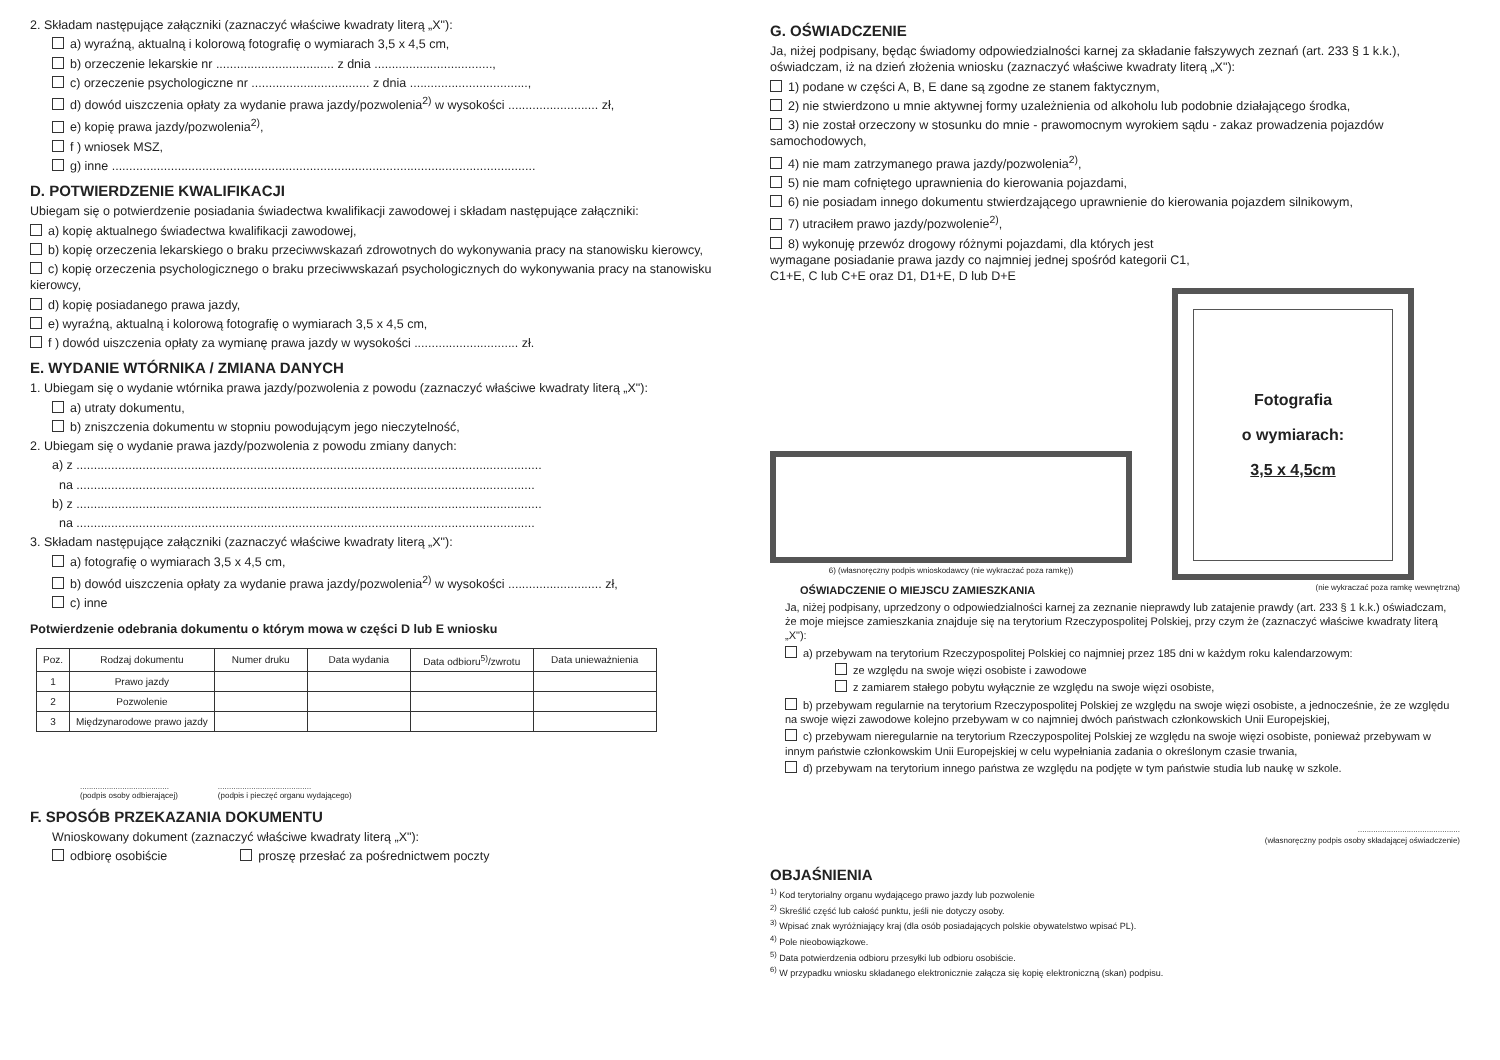2. Składam następujące załączniki (zaznaczyć właściwe kwadraty literą „X"):
a) wyraźną, aktualną i kolorową fotografię o wymiarach 3,5 x 4,5 cm,
b) orzeczenie lekarskie nr .................................. z dnia ..................................,
c) orzeczenie psychologiczne nr .................................. z dnia ..................................,
d) dowód uiszczenia opłaty za wydanie prawa jazdy/pozwolenia<sup>2)</sup> w wysokości .......................... zł,
e) kopię prawa jazdy/pozwolenia<sup>2)</sup>,
f ) wniosek MSZ,
g) inne ..........................................................................................................................
D. POTWIERDZENIE KWALIFIKACJI
Ubiegam się o potwierdzenie posiadania świadectwa kwalifikacji zawodowej i składam następujące załączniki:
a) kopię aktualnego świadectwa kwalifikacji zawodowej,
b) kopię orzeczenia lekarskiego o braku przeciwwskazań zdrowotnych do wykonywania pracy na stanowisku kierowcy,
c) kopię orzeczenia psychologicznego o braku przeciwwskazań psychologicznych do wykonywania pracy na stanowisku kierowcy,
d) kopię posiadanego prawa jazdy,
e) wyraźną, aktualną i kolorową fotografię o wymiarach 3,5 x 4,5 cm,
f ) dowód uiszczenia opłaty za wymianę prawa jazdy w wysokości .............................. zł.
E. WYDANIE WTÓRNIKA / ZMIANA DANYCH
1. Ubiegam się o wydanie wtórnika prawa jazdy/pozwolenia z powodu (zaznaczyć właściwe kwadraty literą „X"):
a) utraty dokumentu,
b) zniszczenia dokumentu w stopniu powodującym jego nieczytelność,
2. Ubiegam się o wydanie prawa jazdy/pozwolenia z powodu zmiany danych:
a) z ......................................................................................................................................
na ....................................................................................................................................
b) z ......................................................................................................................................
na ....................................................................................................................................
3. Składam następujące załączniki (zaznaczyć właściwe kwadraty literą „X"):
a) fotografię o wymiarach 3,5 x 4,5 cm,
b) dowód uiszczenia opłaty za wydanie prawa jazdy/pozwolenia<sup>2)</sup> w wysokości ........................... zł,
c) inne
Potwierdzenie odebrania dokumentu o którym mowa w części D lub E wniosku
| Poz. | Rodzaj dokumentu | Numer druku | Data wydania | Data odbioru<sup>5)</sup>/zwrotu | Data unieważnienia |
| --- | --- | --- | --- | --- | --- |
| 1 | Prawo jazdy | | | | |
| 2 | Pozwolenie | | | | |
| 3 | Międzynarodowe prawo jazdy | | | | |
........................................
(podpis osoby odbierającej)..........................................
(podpis i pieczęć organu wydającego)
F. SPOSÓB PRZEKAZANIA DOKUMENTU
Wnioskowany dokument (zaznaczyć właściwe kwadraty literą „X"):
odbiorę osobiście proszę przesłać za pośrednictwem poczty
G. OŚWIADCZENIE
Ja, niżej podpisany, będąc świadomy odpowiedzialności karnej za składanie fałszywych zeznań (art. 233 § 1 k.k.), oświadczam, iż na dzień złożenia wniosku (zaznaczyć właściwe kwadraty literą „X"):
1) podane w części A, B, E dane są zgodne ze stanem faktycznym,
2) nie stwierdzono u mnie aktywnej formy uzależnienia od alkoholu lub podobnie działającego środka,
3) nie został orzeczony w stosunku do mnie - prawomocnym wyrokiem sądu - zakaz prowadzenia pojazdów samochodowych,
4) nie mam zatrzymanego prawa jazdy/pozwolenia<sup>2)</sup>,
5) nie mam cofniętego uprawnienia do kierowania pojazdami,
6) nie posiadam innego dokumentu stwierdzającego uprawnienie do kierowania pojazdem silnikowym,
7) utraciłem prawo jazdy/pozwolenie<sup>2)</sup>,
8) wykonuję przewóz drogowy różnymi pojazdami, dla których jest wymagane posiadanie prawa jazdy co najmniej jednej spośród kategorii C1, C1+E, C lub C+E oraz D1, D1+E, D lub D+E
6) (własnoręczny podpis wnioskodawcy (nie wykraczać poza ramkę))
Fotografia
o wymiarach:
3,5 x 4,5cm
OŚWIADCZENIE O MIEJSCU ZAMIESZKANIA (nie wykraczać poza ramkę wewnętrzną)
Ja, niżej podpisany, uprzedzony o odpowiedzialności karnej za zeznanie nieprawdy lub zatajenie prawdy (art. 233 § 1 k.k.) oświadczam, że moje miejsce zamieszkania znajduje się na terytorium Rzeczypospolitej Polskiej, przy czym że (zaznaczyć właściwe kwadraty literą „X"):
a) przebywam na terytorium Rzeczypospolitej Polskiej co najmniej przez 185 dni w każdym roku kalendarzowym:
ze względu na swoje więzi osobiste i zawodowe
z zamiarem stałego pobytu wyłącznie ze względu na swoje więzi osobiste,
b) przebywam regularnie na terytorium Rzeczypospolitej Polskiej ze względu na swoje więzi osobiste, a jednocześnie, że ze względu na swoje więzi zawodowe kolejno przebywam w co najmniej dwóch państwach członkowskich Unii Europejskiej,
c) przebywam nieregularnie na terytorium Rzeczypospolitej Polskiej ze względu na swoje więzi osobiste, ponieważ przebywam w innym państwie członkowskim Unii Europejskiej w celu wypełniania zadania o określonym czasie trwania,
d) przebywam na terytorium innego państwa ze względu na podjęte w tym państwie studia lub naukę w szkole.
..............................................
(własnoręczny podpis osoby składającej oświadczenie)
OBJAŚNIENIA
<sup>1)</sup> Kod terytorialny organu wydającego prawo jazdy lub pozwolenie
<sup>2)</sup> Skreślić część lub całość punktu, jeśli nie dotyczy osoby.
<sup>3)</sup> Wpisać znak wyróżniający kraj (dla osób posiadających polskie obywatelstwo wpisać PL).
<sup>4)</sup> Pole nieobowiązkowe.
<sup>5)</sup> Data potwierdzenia odbioru przesyłki lub odbioru osobiście.
<sup>6)</sup> W przypadku wniosku składanego elektronicznie załącza się kopię elektroniczną (skan) podpisu.